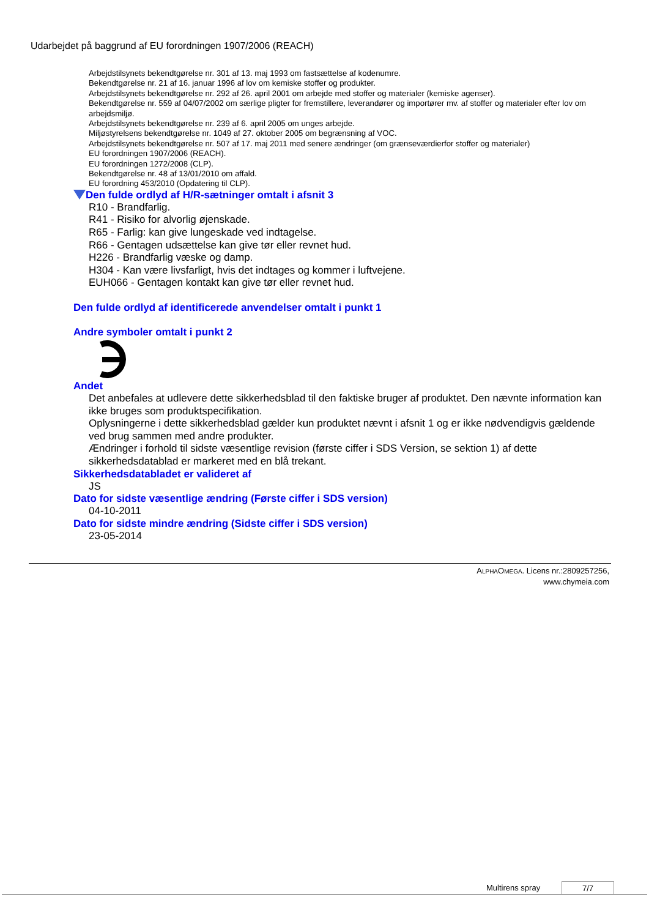Udarbejdet på baggrund af EU forordningen 1907/2006 (REACH)
Arbejdstilsynets bekendtgørelse nr. 301 af 13. maj 1993 om fastsættelse af kodenumre.
Bekendtgørelse nr. 21 af 16. januar 1996 af lov om kemiske stoffer og produkter.
Arbejdstilsynets bekendtgørelse nr. 292 af 26. april 2001 om arbejde med stoffer og materialer (kemiske agenser).
Bekendtgørelse nr. 559 af 04/07/2002 om særlige pligter for fremstillere, leverandører og importører mv. af stoffer og materialer efter lov om arbejdsmiljø.
Arbejdstilsynets bekendtgørelse nr. 239 af 6. april 2005 om unges arbejde.
Miljøstyrelsens bekendtgørelse nr. 1049 af 27. oktober 2005 om begrænsning af VOC.
Arbejdstilsynets bekendtgørelse nr. 507 af 17. maj 2011 med senere ændringer (om grænseværdierfor stoffer og materialer)
EU forordningen 1907/2006 (REACH).
EU forordningen 1272/2008 (CLP).
Bekendtgørelse nr. 48 af 13/01/2010 om affald.
EU forordning 453/2010 (Opdatering til CLP).
Den fulde ordlyd af H/R-sætninger omtalt i afsnit 3
R10 - Brandfarlig.
R41 - Risiko for alvorlig øjenskade.
R65 - Farlig: kan give lungeskade ved indtagelse.
R66 - Gentagen udsættelse kan give tør eller revnet hud.
H226 - Brandfarlig væske og damp.
H304 - Kan være livsfarligt, hvis det indtages og kommer i luftvejene.
EUH066 - Gentagen kontakt kan give tør eller revnet hud.
Den fulde ordlyd af identificerede anvendelser omtalt i punkt 1
Andre symboler omtalt i punkt 2
Andet
Det anbefales at udlevere dette sikkerhedsblad til den faktiske bruger af produktet. Den nævnte information kan ikke bruges som produktspecifikation.
Oplysningerne i dette sikkerhedsblad gælder kun produktet nævnt i afsnit 1 og er ikke nødvendigvis gældende ved brug sammen med andre produkter.
Ændringer i forhold til sidste væsentlige revision (første ciffer i SDS Version, se sektion 1) af dette sikkerhedsdatablad er markeret med en blå trekant.
Sikkerhedsdatabladet er valideret af
JS
Dato for sidste væsentlige ændring (Første ciffer i SDS version)
04-10-2011
Dato for sidste mindre ændring (Sidste ciffer i SDS version)
23-05-2014
ALPHAOMEGA. Licens nr.:2809257256,
www.chymeia.com
Multirens spray 7/7